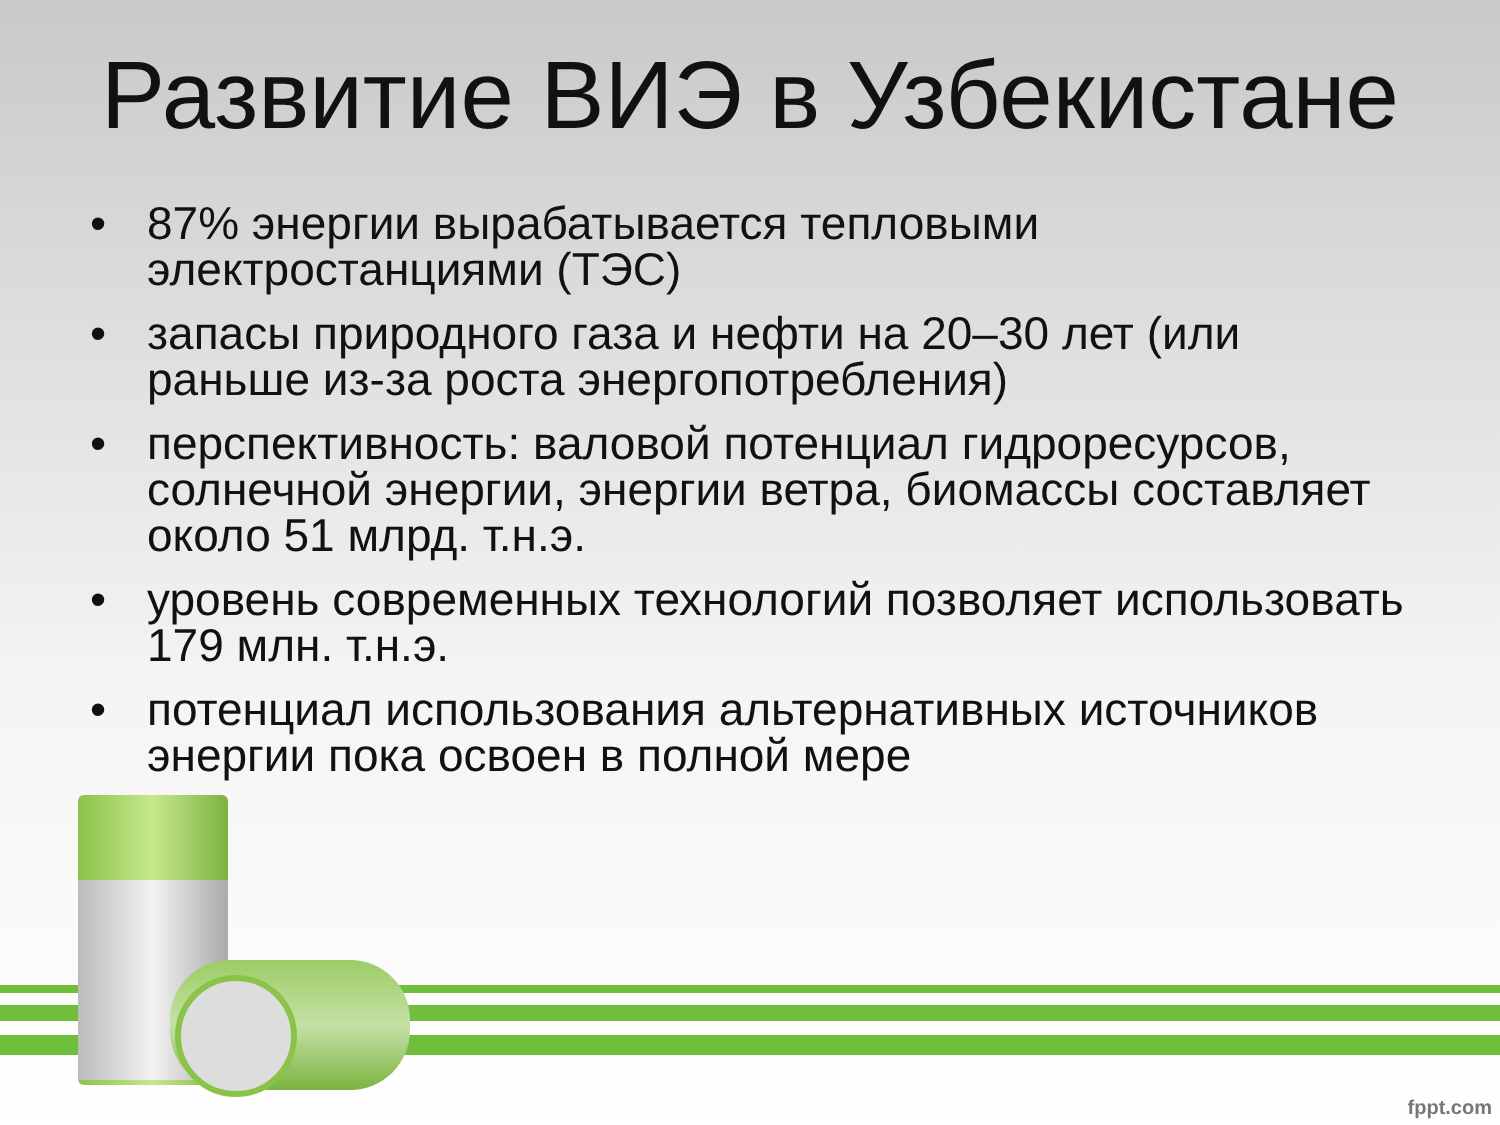Развитие ВИЭ в Узбекистане
• 87% энергии вырабатывается тепловыми электростанциями (ТЭС)
• запасы природного газа и нефти на 20–30 лет (или раньше из-за роста энергопотребления)
• перспективность: валовой потенциал гидроресурсов, солнечной энергии, энергии ветра, биомассы составляет около 51 млрд. т.н.э.
• уровень современных технологий позволяет использовать 179 млн. т.н.э.
• потенциал использования альтернативных источников энергии пока освоен в полной мере
fppt.com